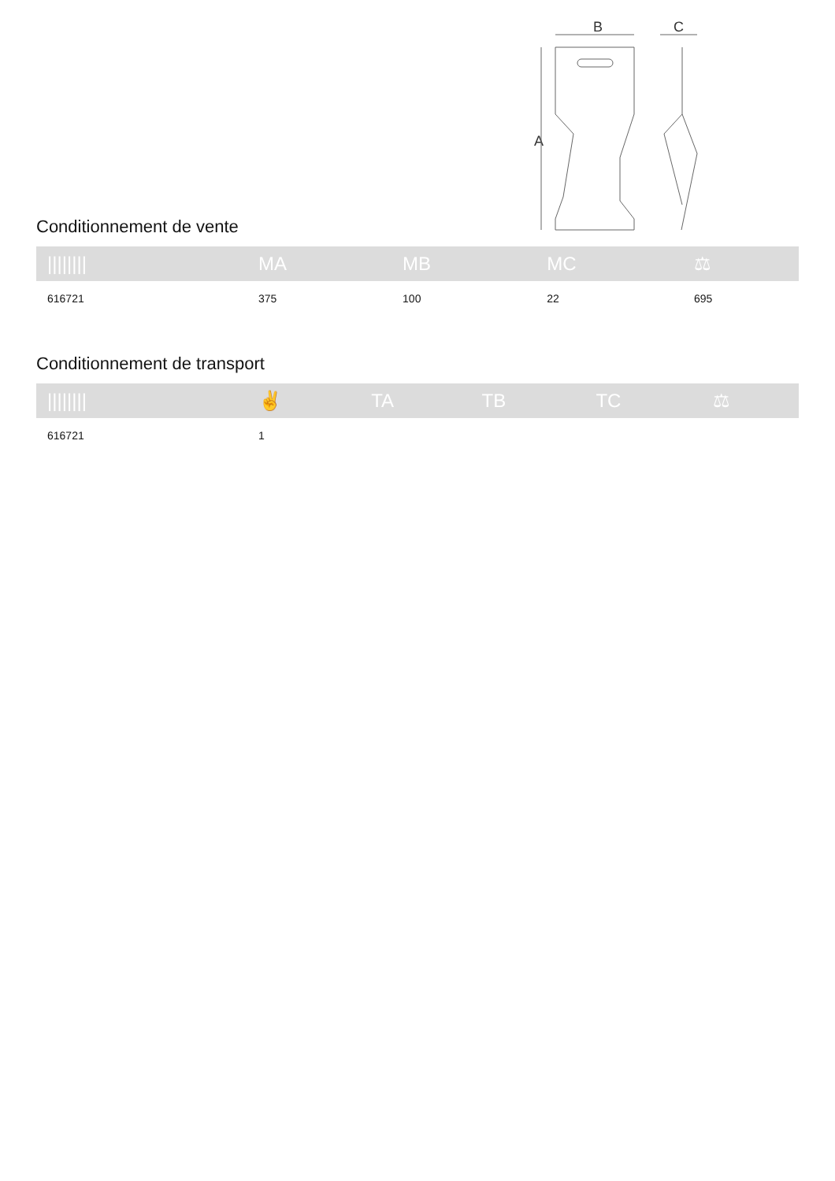B
C
A
Conditionnement de vente
| //////// | MA | MB | MC | ⚖ |
| --- | --- | --- | --- | --- |
| 616721 | 375 | 100 | 22 | 695 |
Conditionnement de transport
| //////// | ✌ | TA | TB | TC | ⚖ |
| --- | --- | --- | --- | --- | --- |
| 616721 | 1 | | | | |